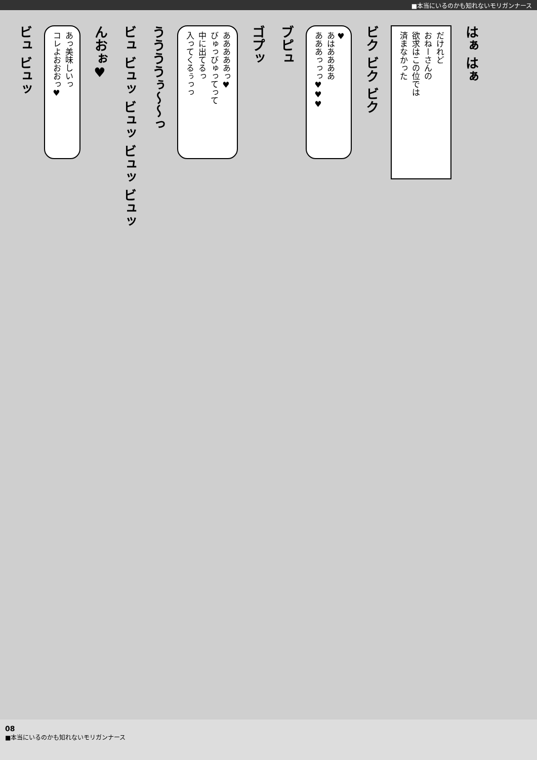■本当にいるのかも知れないモリガンナース
ビュ ビュッ
あっ美味しいっ
コレよおおおっ♥
んおぉ♥
ビュ ビュッ ビュッ ビュッ ビュッ
ううううぅ〜〜っ
あああああっ♥
びゅっびゅってって
中に出てるっ
入ってくるぅっっ
ゴプッ
ブピュ
♥
あはああああ
あああっっっ♥♥♥
ビク ビク ビク
だけれど
おねーさんの
欲求はこの位では
済まなかった
はぁ はぁ
08
■本当にいるのかも知れないモリガンナース